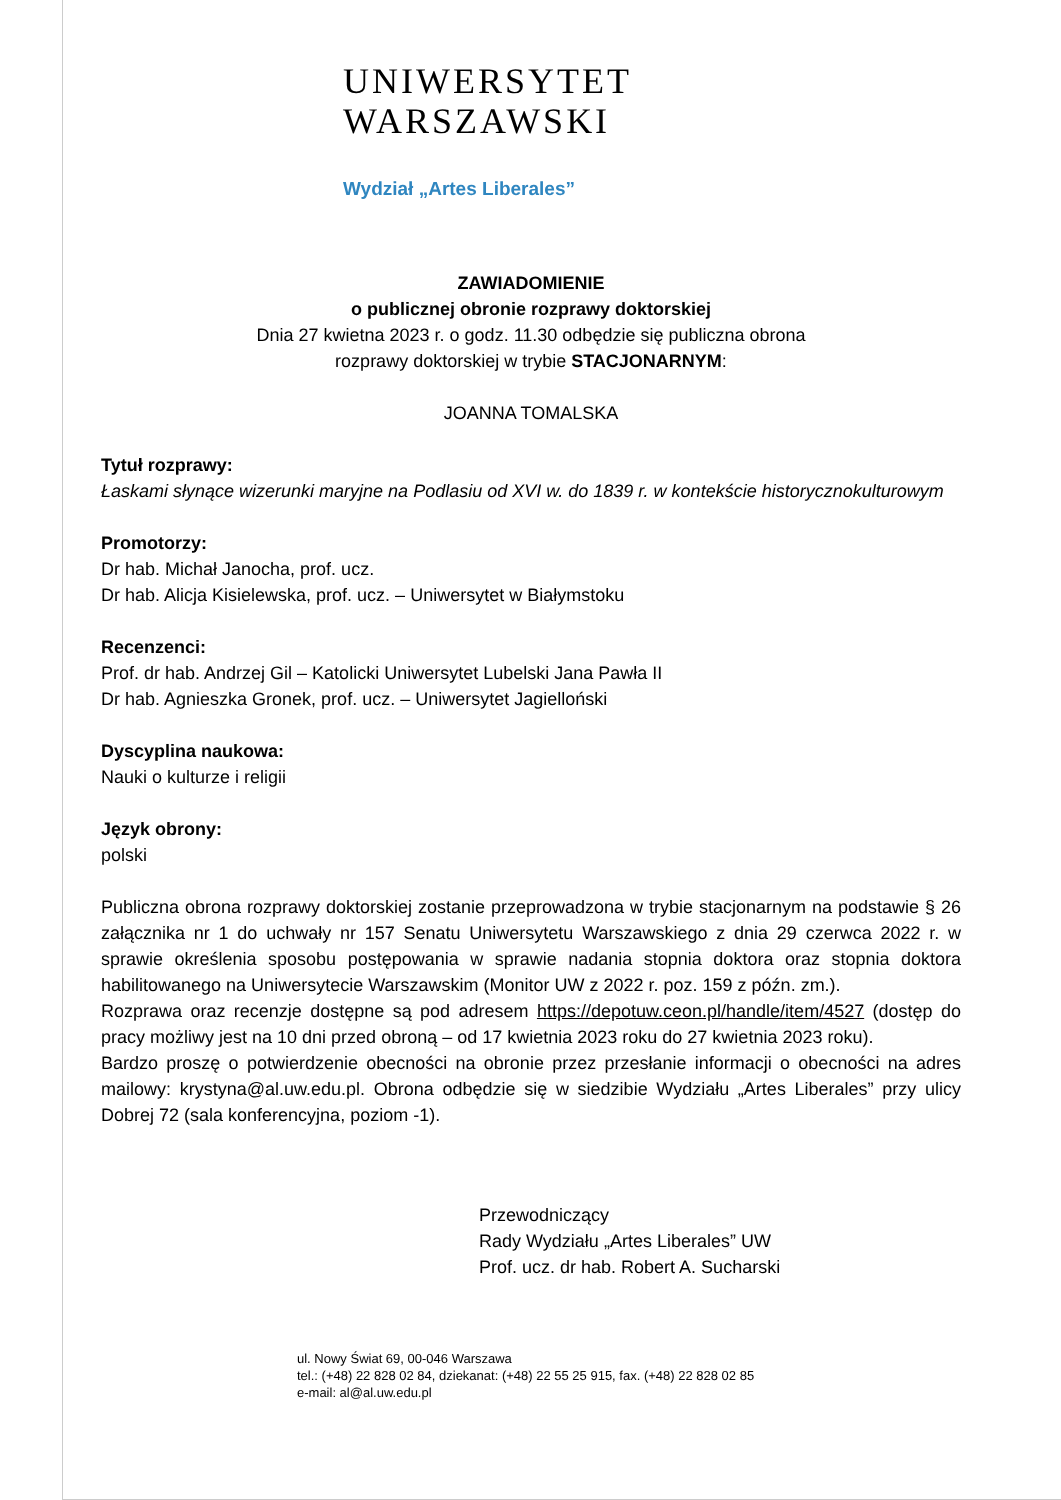UNIWERSYTET
WARSZAWSKI
Wydział „Artes Liberales”
ZAWIADOMIENIE
o publicznej obronie rozprawy doktorskiej
Dnia 27 kwietna 2023 r. o godz. 11.30 odbędzie się publiczna obrona
rozprawy doktorskiej w trybie STACJONARNYM:
JOANNA TOMALSKA
Tytuł rozprawy:
Łaskami słynące wizerunki maryjne na Podlasiu od XVI w. do 1839 r. w kontekście historycznokulturowym
Promotorzy:
Dr hab. Michał Janocha, prof. ucz.
Dr hab. Alicja Kisielewska, prof. ucz. – Uniwersytet w Białymstoku
Recenzenci:
Prof. dr hab. Andrzej Gil – Katolicki Uniwersytet Lubelski Jana Pawła II
Dr hab. Agnieszka Gronek, prof. ucz. – Uniwersytet Jagielloński
Dyscyplina naukowa:
Nauki o kulturze i religii
Język obrony:
polski
Publiczna obrona rozprawy doktorskiej zostanie przeprowadzona w trybie stacjonarnym na podstawie § 26 załącznika nr 1 do uchwały nr 157 Senatu Uniwersytetu Warszawskiego z dnia 29 czerwca 2022 r. w sprawie określenia sposobu postępowania w sprawie nadania stopnia doktora oraz stopnia doktora habilitowanego na Uniwersytecie Warszawskim (Monitor UW z 2022 r. poz. 159 z późn. zm.).
Rozprawa oraz recenzje dostępne są pod adresem https://depotuw.ceon.pl/handle/item/4527 (dostęp do pracy możliwy jest na 10 dni przed obroną – od 17 kwietnia 2023 roku do 27 kwietnia 2023 roku).
Bardzo proszę o potwierdzenie obecności na obronie przez przesłanie informacji o obecności na adres mailowy: krystyna@al.uw.edu.pl. Obrona odbędzie się w siedzibie Wydziału „Artes Liberales” przy ulicy Dobrej 72 (sala konferencyjna, poziom -1).
Przewodniczący
Rady Wydziału „Artes Liberales” UW
Prof. ucz. dr hab. Robert A. Sucharski
ul. Nowy Świat 69, 00-046 Warszawa
tel.: (+48) 22 828 02 84, dziekanat: (+48) 22 55 25 915, fax. (+48) 22 828 02 85
e-mail: al@al.uw.edu.pl